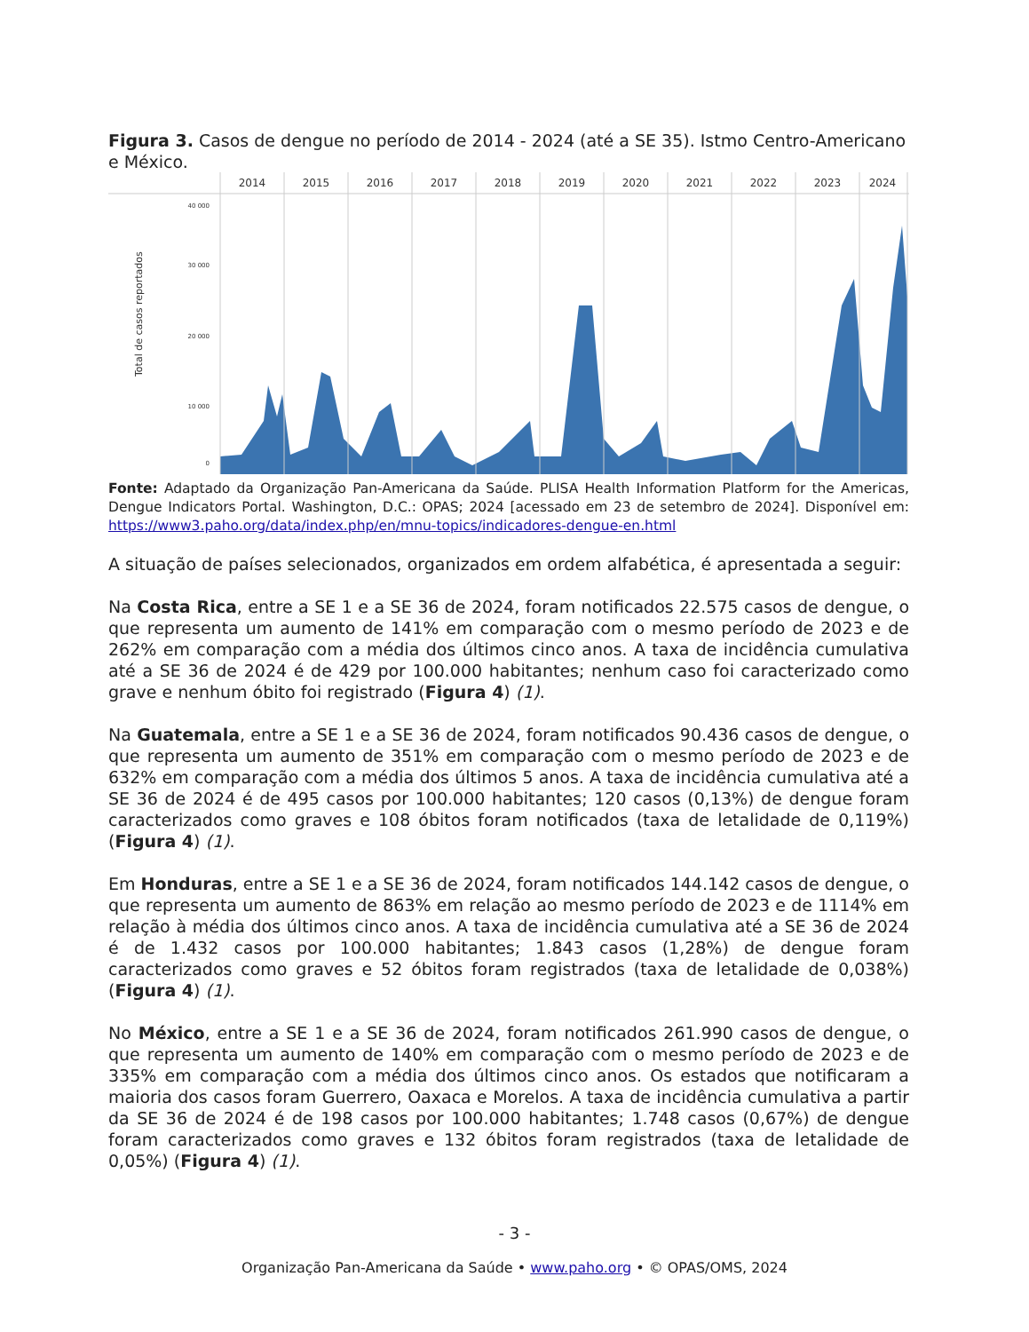Figura 3. Casos de dengue no período de 2014 - 2024 (até a SE 35). Istmo Centro-Americano e México.
2014
2015
2016
2017
2018
2019
2020
2021
2022
2023
2024
40 000
30 000
20 000
10 000
0
Total de casos reportados
Fonte: Adaptado da Organização Pan-Americana da Saúde. PLISA Health Information Platform for the Americas, Dengue Indicators Portal. Washington, D.C.: OPAS; 2024 [acessado em 23 de setembro de 2024]. Disponível em: https://www3.paho.org/data/index.php/en/mnu-topics/indicadores-dengue-en.html
A situação de países selecionados, organizados em ordem alfabética, é apresentada a seguir:
Na Costa Rica, entre a SE 1 e a SE 36 de 2024, foram notificados 22.575 casos de dengue, o que representa um aumento de 141% em comparação com o mesmo período de 2023 e de 262% em comparação com a média dos últimos cinco anos. A taxa de incidência cumulativa até a SE 36 de 2024 é de 429 por 100.000 habitantes; nenhum caso foi caracterizado como grave e nenhum óbito foi registrado (Figura 4) (1).
Na Guatemala, entre a SE 1 e a SE 36 de 2024, foram notificados 90.436 casos de dengue, o que representa um aumento de 351% em comparação com o mesmo período de 2023 e de 632% em comparação com a média dos últimos 5 anos. A taxa de incidência cumulativa até a SE 36 de 2024 é de 495 casos por 100.000 habitantes; 120 casos (0,13%) de dengue foram caracterizados como graves e 108 óbitos foram notificados (taxa de letalidade de 0,119%) (Figura 4) (1).
Em Honduras, entre a SE 1 e a SE 36 de 2024, foram notificados 144.142 casos de dengue, o que representa um aumento de 863% em relação ao mesmo período de 2023 e de 1114% em relação à média dos últimos cinco anos. A taxa de incidência cumulativa até a SE 36 de 2024 é de 1.432 casos por 100.000 habitantes; 1.843 casos (1,28%) de dengue foram caracterizados como graves e 52 óbitos foram registrados (taxa de letalidade de 0,038%) (Figura 4) (1).
No México, entre a SE 1 e a SE 36 de 2024, foram notificados 261.990 casos de dengue, o que representa um aumento de 140% em comparação com o mesmo período de 2023 e de 335% em comparação com a média dos últimos cinco anos. Os estados que notificaram a maioria dos casos foram Guerrero, Oaxaca e Morelos. A taxa de incidência cumulativa a partir da SE 36 de 2024 é de 198 casos por 100.000 habitantes; 1.748 casos (0,67%) de dengue foram caracterizados como graves e 132 óbitos foram registrados (taxa de letalidade de 0,05%) (Figura 4) (1).
- 3 -
Organização Pan-Americana da Saúde • www.paho.org • © OPAS/OMS, 2024